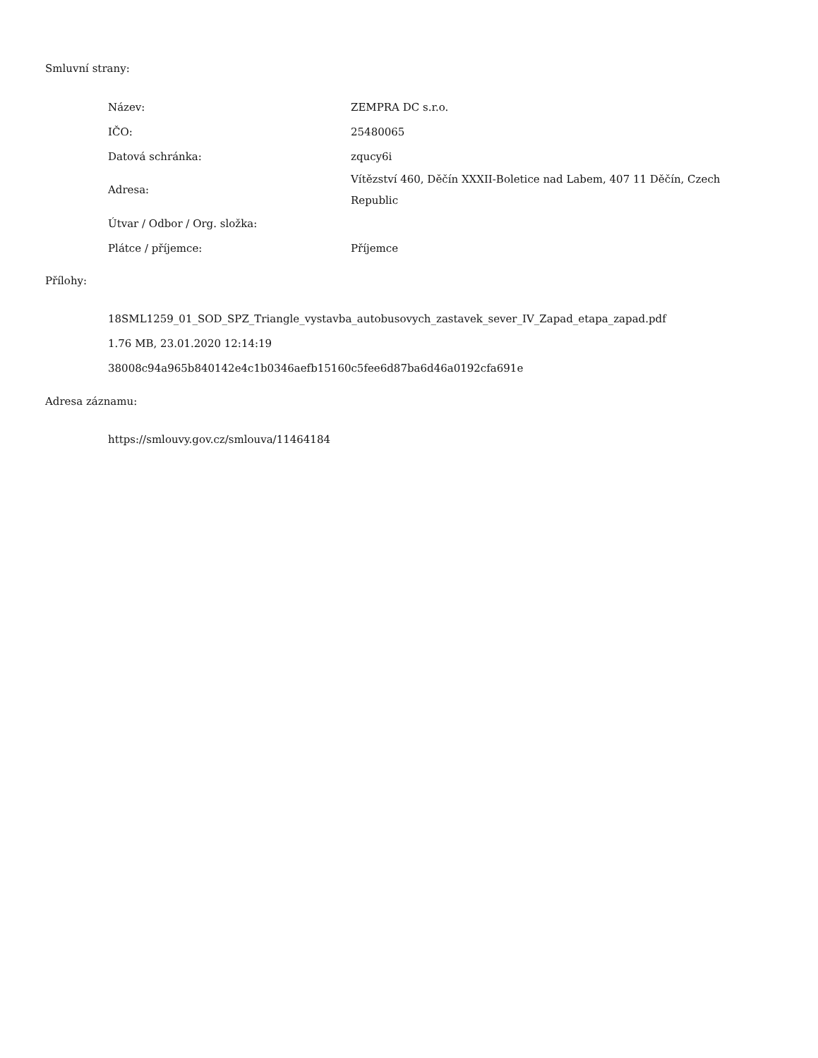Smluvní strany:
| Název: | ZEMPRA DC s.r.o. |
| IČO: | 25480065 |
| Datová schránka: | zqucy6i |
| Adresa: | Vítězství 460, Děčín XXXII-Boletice nad Labem, 407 11 Děčín, Czech Republic |
| Útvar / Odbor / Org. složka: | |
| Plátce / příjemce: | Příjemce |
Přílohy:
18SML1259_01_SOD_SPZ_Triangle_vystavba_autobusovych_zastavek_sever_IV_Zapad_etapa_zapad.pdf
1.76 MB, 23.01.2020 12:14:19
38008c94a965b840142e4c1b0346aefb15160c5fee6d87ba6d46a0192cfa691e
Adresa záznamu:
https://smlouvy.gov.cz/smlouva/11464184